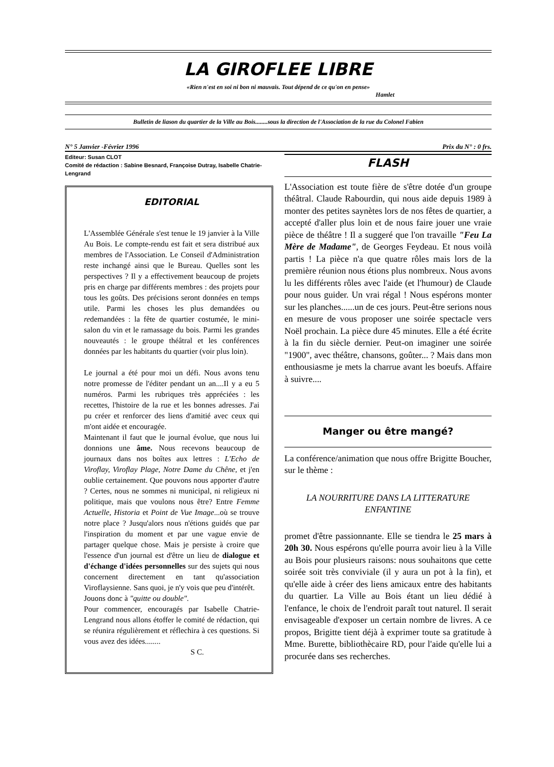LA GIROFLEE LIBRE
«Rien n'est en soi ni bon ni mauvais. Tout dépend de ce qu'on en pense»
Hamlet
Bulletin de liason du quartier de la Ville au Bois........sous la direction de l'Association de la rue du Colonel Fabien
N° 5 Janvier -Février 1996 Prix du N° : 0 frs.
Editeur: Susan CLOT
Comité de rédaction : Sabine Besnard, Françoise Dutray, Isabelle Chatrie-Lengrand
EDITORIAL
L'Assemblée Générale s'est tenue le 19 janvier à la Ville Au Bois. Le compte-rendu est fait et sera distribué aux membres de l'Association. Le Conseil d'Administration reste inchangé ainsi que le Bureau. Quelles sont les perspectives ? Il y a effectivement beaucoup de projets pris en charge par différents membres : des projets pour tous les goûts. Des précisions seront données en temps utile. Parmi les choses les plus demandées ou redemandées : la fête de quartier costumée, le mini-salon du vin et le ramassage du bois. Parmi les grandes nouveautés : le groupe théâtral et les conférences données par les habitants du quartier (voir plus loin).
Le journal a été pour moi un défi. Nous avons tenu notre promesse de l'éditer pendant un an....Il y a eu 5 numéros. Parmi les rubriques très appréciées : les recettes, l'histoire de la rue et les bonnes adresses. J'ai pu créer et renforcer des liens d'amitié avec ceux qui m'ont aidée et encouragée.
Maintenant il faut que le journal évolue, que nous lui donnions une âme. Nous recevons beaucoup de journaux dans nos boîtes aux lettres : L'Echo de Viroflay, Viroflay Plage, Notre Dame du Chêne, et j'en oublie certainement. Que pouvons nous apporter d'autre ? Certes, nous ne sommes ni municipal, ni religieux ni politique, mais que voulons nous être? Entre Femme Actuelle, Historia et Point de Vue Image...où se trouve notre place ? Jusqu'alors nous n'étions guidés que par l'inspiration du moment et par une vague envie de partager quelque chose. Mais je persiste à croire que l'essence d'un journal est d'être un lieu de dialogue et d'échange d'idées personnelles sur des sujets qui nous concernent directement en tant qu'association Viroflaysienne. Sans quoi, je n'y vois que peu d'intérêt.
Jouons donc à "quitte ou double".
Pour commencer, encouragés par Isabelle Chatrie-Lengrand nous allons étoffer le comité de rédaction, qui se réunira régulièrement et réflechira à ces questions. Si vous avez des idées........
S C.
FLASH
L'Association est toute fière de s'être dotée d'un groupe théâtral. Claude Rabourdin, qui nous aide depuis 1989 à monter des petites saynètes lors de nos fêtes de quartier, a accepté d'aller plus loin et de nous faire jouer une vraie pièce de théâtre ! Il a suggeré que l'on travaille "Feu La Mère de Madame", de Georges Feydeau. Et nous voilà partis ! La pièce n'a que quatre rôles mais lors de la première réunion nous étions plus nombreux. Nous avons lu les différents rôles avec l'aide (et l'humour) de Claude pour nous guider. Un vrai régal ! Nous espérons monter sur les planches......un de ces jours. Peut-être serions nous en mesure de vous proposer une soirée spectacle vers Noël prochain. La pièce dure 45 minutes. Elle a été écrite à la fin du siècle dernier. Peut-on imaginer une soirée "1900", avec théâtre, chansons, goûter... ? Mais dans mon enthousiasme je mets la charrue avant les boeufs. Affaire à suivre....
Manger ou être mangé?
La conférence/animation que nous offre Brigitte Boucher, sur le thème :
LA NOURRITURE DANS LA LITTERATURE ENFANTINE
promet d'être passionnante. Elle se tiendra le 25 mars à 20h 30. Nous espérons qu'elle pourra avoir lieu à la Ville au Bois pour plusieurs raisons: nous souhaitons que cette soirée soit très conviviale (il y aura un pot à la fin), et qu'elle aide à créer des liens amicaux entre des habitants du quartier. La Ville au Bois étant un lieu dédié à l'enfance, le choix de l'endroit paraît tout naturel. Il serait envisageable d'exposer un certain nombre de livres. A ce propos, Brigitte tient déjà à exprimer toute sa gratitude à Mme. Burette, bibliothècaire RD, pour l'aide qu'elle lui a procurée dans ses recherches.